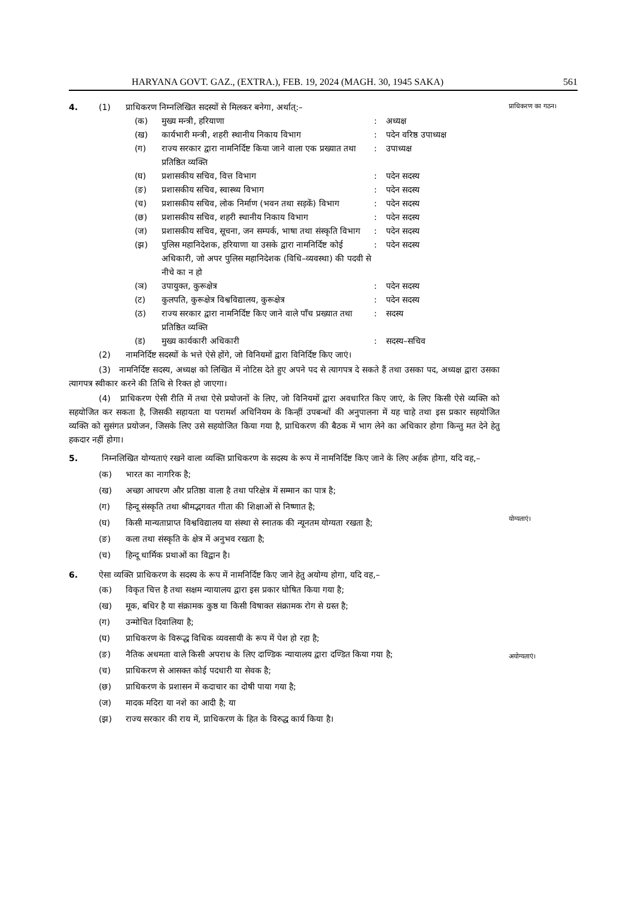HARYANA GOVT. GAZ., (EXTRA.), FEB. 19, 2024 (MAGH. 30, 1945 SAKA) 561
प्राधिकरण का गठन।
योग्यताएं।
अयोग्यताएं।
4. (1) प्राधिकरण निम्नलिखित सदस्यों से मिलकर बनेगा, अर्थात्:–
(क) मुख्य मन्त्री, हरियाणा: अध्यक्ष
(ख) कार्यभारी मन्त्री, शहरी स्थानीय निकाय विभाग: पदेन वरिष्ठ उपाध्यक्ष
(ग) राज्य सरकार द्वारा नामनिर्दिष्ट किया जाने वाला एक प्रख्यात तथा प्रतिष्ठित व्यक्ति: उपाध्यक्ष
(घ) प्रशासकीय सचिव, वित्त विभाग: पदेन सदस्य
(ङ) प्रशासकीय सचिव, स्वास्थ्य विभाग: पदेन सदस्य
(च) प्रशासकीय सचिव, लोक निर्माण (भवन तथा सड़कें) विभाग: पदेन सदस्य
(छ) प्रशासकीय सचिव, शहरी स्थानीय निकाय विभाग: पदेन सदस्य
(ज) प्रशासकीय सचिव, सूचना, जन सम्पर्क, भाषा तथा संस्कृति विभाग: पदेन सदस्य
(झ) पुलिस महानिदेशक, हरियाणा या उसके द्वारा नामनिर्दिष्ट कोई अधिकारी, जो अपर पुलिस महानिदेशक (विधि–व्यवस्था) की पदवी से नीचे का न हो: पदेन सदस्य
(ञ) उपायुक्त, कुरूक्षेत्र: पदेन सदस्य
(ट) कुलपति, कुरूक्षेत्र विश्वविद्यालय, कुरूक्षेत्र: पदेन सदस्य
(ठ) राज्य सरकार द्वारा नामनिर्दिष्ट किए जाने वाले पाँच प्रख्यात तथा प्रतिष्ठित व्यक्ति: सदस्य
(ड) मुख्य कार्यकारी अधिकारी: सदस्य–सचिव
(2) नामनिर्दिष्ट सदस्यों के भत्ते ऐसे होंगे, जो विनियमों द्वारा विनिर्दिष्ट किए जाएं।
(3) नामनिर्दिष्ट सदस्य, अध्यक्ष को लिखित में नोटिस देते हुए अपने पद से त्यागपत्र दे सकते हैं तथा उसका पद, अध्यक्ष द्वारा उसका त्यागपत्र स्वीकार करने की तिथि से रिक्त हो जाएगा।
(4) प्राधिकरण ऐसी रीति में तथा ऐसे प्रयोजनों के लिए, जो विनियमों द्वारा अवधारित किए जाएं, के लिए किसी ऐसे व्यक्ति को सहयोजित कर सकता है, जिसकी सहायता या परामर्श अधिनियम के किन्हीं उपबन्धों की अनुपालना में यह चाहे तथा इस प्रकार सहयोजित व्यक्ति को सुसंगत प्रयोजन, जिसके लिए उसे सहयोजित किया गया है, प्राधिकरण की बैठक में भाग लेने का अधिकार होगा किन्तु मत देने हेतु हकदार नहीं होगा।
5. निम्नलिखित योग्यताएं रखने वाला व्यक्ति प्राधिकरण के सदस्य के रूप में नामनिर्दिष्ट किए जाने के लिए अर्हक होगा, यदि वह,–
(क) भारत का नागरिक है;
(ख) अच्छा आचरण और प्रतिष्ठा वाला है तथा परिक्षेत्र में सम्मान का पात्र है;
(ग) हिन्दू संस्कृति तथा श्रीमद्भगवत गीता की शिक्षाओं से निष्णात है;
(घ) किसी मान्यताप्राप्त विश्वविद्यालय या संस्था से स्नातक की न्यूनतम योग्यता रखता है;
(ङ) कला तथा संस्कृति के क्षेत्र में अनुभव रखता है;
(च) हिन्दू धार्मिक प्रथाओं का विद्वान है।
6. ऐसा व्यक्ति प्राधिकरण के सदस्य के रूप में नामनिर्दिष्ट किए जाने हेतु अयोग्य होगा, यदि वह,–
(क) विकृत चित्त है तथा सक्षम न्यायालय द्वारा इस प्रकार घोषित किया गया है;
(ख) मूक, बधिर है या संक्रामक कुष्ठ या किसी विषाक्त संक्रामक रोग से ग्रस्त है;
(ग) उन्मोचित दिवालिया है;
(घ) प्राधिकरण के विरूद्ध विधिक व्यवसायी के रूप में पेश हो रहा है;
(ङ) नैतिक अधमता वाले किसी अपराध के लिए दाण्डिक न्यायालय द्वारा दण्डित किया गया है;
(च) प्राधिकरण से आसक्त कोई पदधारी या सेवक है;
(छ) प्राधिकरण के प्रशासन में कदाचार का दोषी पाया गया है;
(ज) मादक मदिरा या नशे का आदी है; या
(झ) राज्य सरकार की राय में, प्राधिकरण के हित के विरुद्ध कार्य किया है।